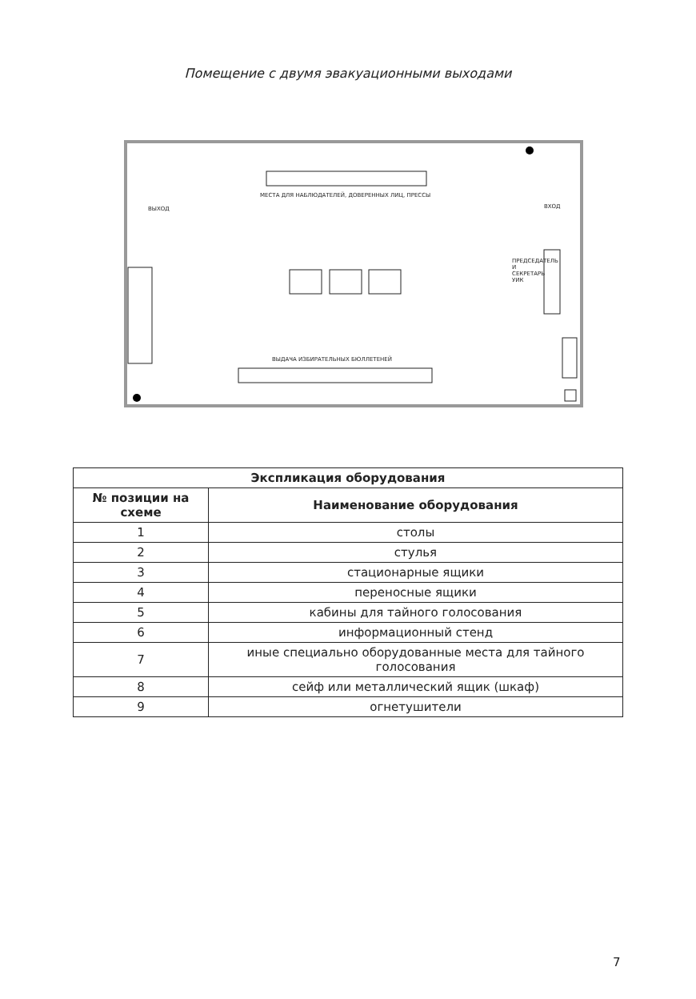Помещение с двумя эвакуационными выходами
МЕСТА ДЛЯ НАБЛЮДАТЕЛЕЙ, ДОВЕРЕННЫХ ЛИЦ, ПРЕССЫ
ВЫХОД ВХОД
ВЫДАЧА ИЗБИРАТЕЛЬНЫХ БЮЛЛЕТЕНЕЙ
ПРЕДСЕДАТЕЛЬ И СЕКРЕТАРЬ УИК
| Экспликация оборудования | |
| --- | --- |
| № позиции на схеме | Наименование оборудования |
| 1 | столы |
| 2 | стулья |
| 3 | стационарные ящики |
| 4 | переносные ящики |
| 5 | кабины для тайного голосования |
| 6 | информационный стенд |
| 7 | иные специально оборудованные места для тайного голосования |
| 8 | сейф или металлический ящик (шкаф) |
| 9 | огнетушители |
7